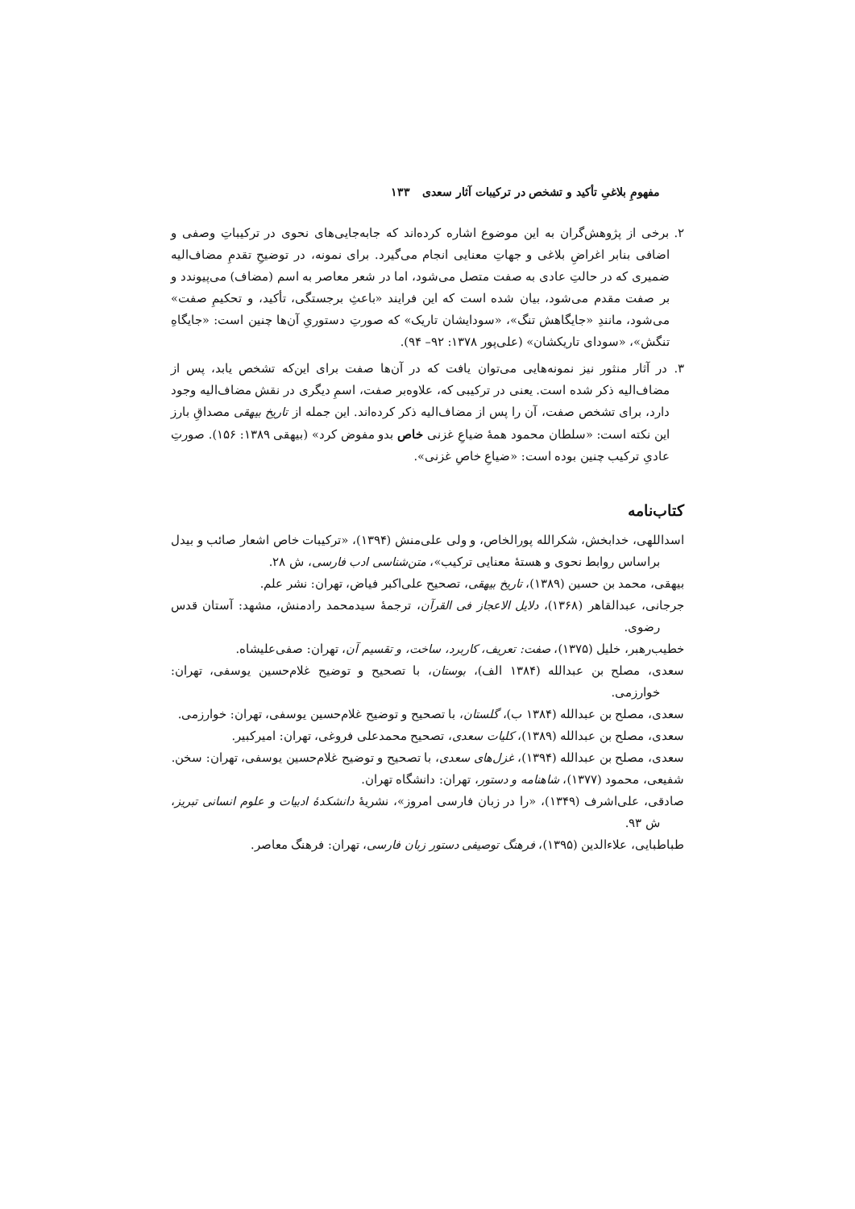مفهومِ بلاغیِ تأکید و تشخص در ترکیبات آثار سعدی ۱۳۳
۲. برخی از پژوهش‌گران به این موضوع اشاره کرده‌اند که جابه‌جایی‌های نحوی در ترکیباتِ وصفی و اضافی بنابر اغراضِ بلاغی و جهاتِ معنایی انجام می‌گیرد. برای نمونه، در توضیحِ تقدمِ مضاف‌الیه ضمیری که در حالتِ عادی به صفت متصل می‌شود، اما در شعر معاصر به اسم (مضاف) می‌پیوندد و بر صفت مقدم می‌شود، بیان شده است که این فرایند «باعثِ برجستگی، تأکید، و تحکیمِ صفت» می‌شود، مانندِ «جایگاهش تنگ»، «سودایشان تاریک» که صورتِ دستوریِ آن‌ها چنین است: «جایگاهِ تنگش»، «سودای تاریکشان» (علی‌پور ۱۳۷۸: ۹۲– ۹۴).
۳. در آثار منثور نیز نمونه‌هایی می‌توان یافت که در آن‌ها صفت برای این‌که تشخص یابد، پس از مضاف‌الیه ذکر شده است. یعنی در ترکیبی که، علاوه‌بر صفت، اسمِ دیگری در نقش مضاف‌الیه وجود دارد، برای تشخص صفت، آن را پس از مضاف‌الیه ذکر کرده‌اند. این جمله از تاریخ بیهقی مصداقِ بارز این نکته است: «سلطان محمود همهٔ ضیاعِ غزنی خاص بدو مفوض کرد» (بیهقی ۱۳۸۹: ۱۵۶). صورتِ عادیِ ترکیب چنین بوده است: «ضیاعِ خاصِ غزنی».
کتاب‌نامه
اسداللهی، خدابخش، شکرالله پورالخاص، و ولی علی‌منش (۱۳۹۴)، «ترکیبات خاص اشعار صائب و بیدل براساس روابط نحوی و هستهٔ معنایی ترکیب»، متن‌شناسی ادب فارسی، ش ۲۸.
بیهقی، محمد بن حسین (۱۳۸۹)، تاریخ بیهقی، تصحیح علی‌اکبر فیاض، تهران: نشر علم.
جرجانی، عبدالقاهر (۱۳۶۸)، دلایل الاعجاز فی القرآن، ترجمهٔ سیدمحمد رادمنش، مشهد: آستان قدس رضوی.
خطیب‌رهبر، خلیل (۱۳۷۵)، صفت: تعریف، کاربرد، ساخت، و تقسیم آن، تهران: صفی‌علیشاه.
سعدی، مصلح بن عبدالله (۱۳۸۴ الف)، بوستان، با تصحیح و توضیح غلام‌حسین یوسفی، تهران: خوارزمی.
سعدی، مصلح بن عبدالله (۱۳۸۴ ب)، گلستان، با تصحیح و توضیح غلام‌حسین یوسفی، تهران: خوارزمی.
سعدی، مصلح بن عبدالله (۱۳۸۹)، کلیات سعدی، تصحیح محمدعلی فروغی، تهران: امیرکبیر.
سعدی، مصلح بن عبدالله (۱۳۹۴)، غزل‌های سعدی، با تصحیح و توضیح غلام‌حسین یوسفی، تهران: سخن.
شفیعی، محمود (۱۳۷۷)، شاهنامه و دستور، تهران: دانشگاه تهران.
صادقی، علی‌اشرف (۱۳۴۹)، «را در زبان فارسی امروز»، نشریهٔ دانشکدهٔ ادبیات و علوم انسانی تبریز، ش ۹۳.
طباطبایی، علاءالدین (۱۳۹۵)، فرهنگ توصیفی دستور زبان فارسی، تهران: فرهنگ معاصر.